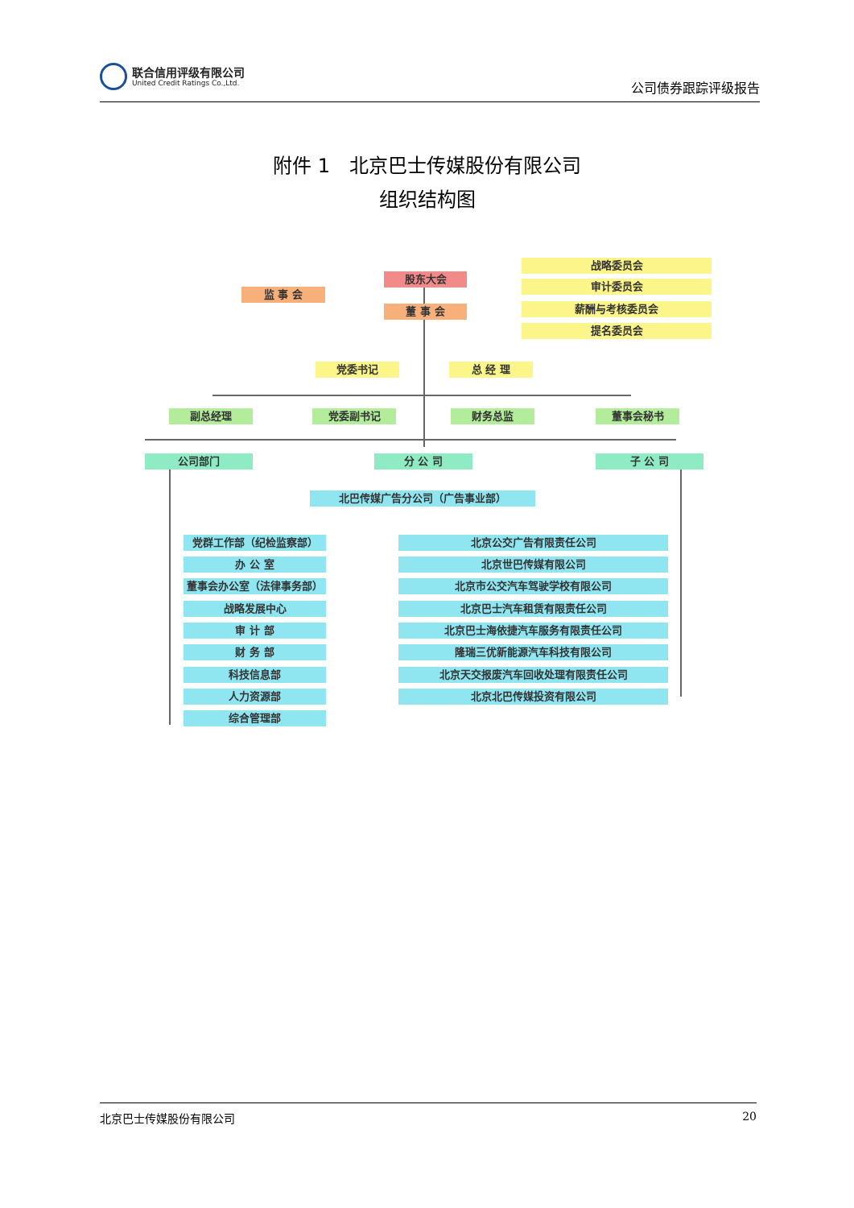联合信用评级有限公司
United Credit Ratings Co.,Ltd.
公司债券跟踪评级报告
附件 1　北京巴士传媒股份有限公司
组织结构图
战略委员会
审计委员会
股东大会
监 事 会
薪酬与考核委员会
董 事 会
提名委员会
党委书记 总 经 理
副总经理 党委副书记 财务总监 董事会秘书
公司部门 分 公 司 子 公 司
北巴传媒广告分公司（广告事业部）
党群工作部（纪检监察部）
办 公 室
董事会办公室（法律事务部）
战略发展中心
审 计 部
财 务 部
科技信息部
人力资源部
综合管理部
北京公交广告有限责任公司
北京世巴传媒有限公司
北京市公交汽车驾驶学校有限公司
北京巴士汽车租赁有限责任公司
北京巴士海依捷汽车服务有限责任公司
隆瑞三优新能源汽车科技有限公司
北京天交报废汽车回收处理有限责任公司
北京北巴传媒投资有限公司
北京巴士传媒股份有限公司 20